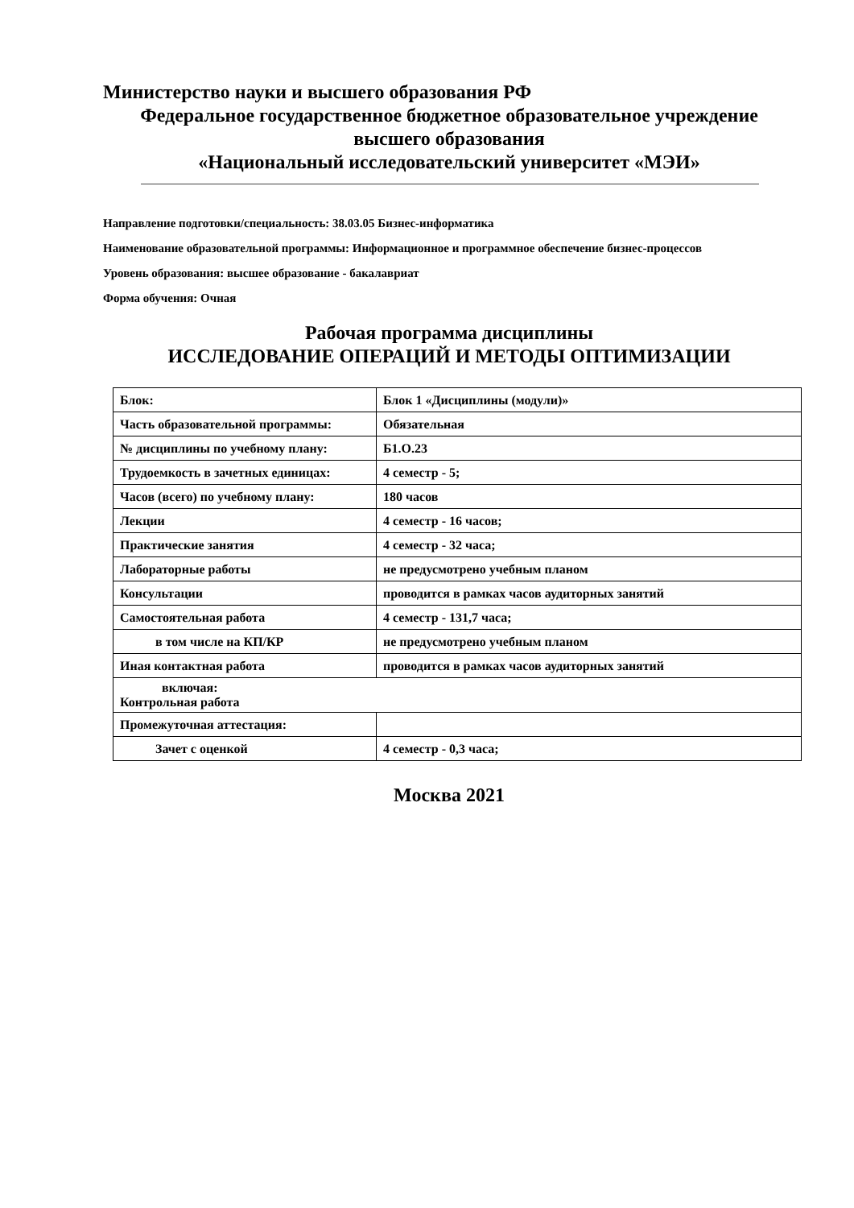Министерство науки и высшего образования РФ
Федеральное государственное бюджетное образовательное учреждение высшего образования
«Национальный исследовательский университет «МЭИ»
Направление подготовки/специальность: 38.03.05 Бизнес-информатика
Наименование образовательной программы: Информационное и программное обеспечение бизнес-процессов
Уровень образования: высшее образование - бакалавриат
Форма обучения: Очная
Рабочая программа дисциплины
ИССЛЕДОВАНИЕ ОПЕРАЦИЙ И МЕТОДЫ ОПТИМИЗАЦИИ
| Блок: | Блок 1 «Дисциплины (модули)» |
| Часть образовательной программы: | Обязательная |
| № дисциплины по учебному плану: | Б1.О.23 |
| Трудоемкость в зачетных единицах: | 4 семестр - 5; |
| Часов (всего) по учебному плану: | 180 часов |
| Лекции | 4 семестр - 16 часов; |
| Практические занятия | 4 семестр - 32 часа; |
| Лабораторные работы | не предусмотрено учебным планом |
| Консультации | проводится в рамках часов аудиторных занятий |
| Самостоятельная работа | 4 семестр - 131,7 часа; |
| в том числе на КП/КР | не предусмотрено учебным планом |
| Иная контактная работа | проводится в рамках часов аудиторных занятий |
| включая: Контрольная работа | |
| Промежуточная аттестация: | |
| Зачет с оценкой | 4 семестр - 0,3 часа; |
Москва 2021